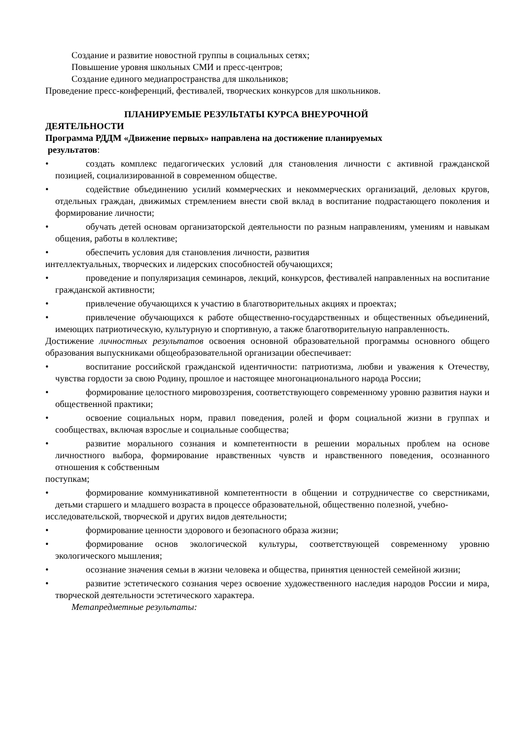Создание и развитие новостной группы в социальных сетях;
Повышение уровня школьных СМИ и пресс-центров;
Создание единого медиапространства для школьников;
Проведение пресс-конференций, фестивалей, творческих конкурсов для школьников.
ПЛАНИРУЕМЫЕ РЕЗУЛЬТАТЫ КУРСА ВНЕУРОЧНОЙ
ДЕЯТЕЛЬНОСТИ
Программа РДДМ «Движение первых» направлена на достижение планируемых
результатов:
• создать комплекс педагогических условий для становления личности с активной гражданской позицией, социализированной в современном обществе.
• содействие объединению усилий коммерческих и некоммерческих организаций, деловых кругов, отдельных граждан, движимых стремлением внести свой вклад в воспитание подрастающего поколения и формирование личности;
• обучать детей основам организаторской деятельности по разным направлениям, умениям и навыкам общения, работы в коллективе;
• обеспечить условия для становления личности, развития
интеллектуальных, творческих и лидерских способностей обучающихся;
• проведение и популяризация семинаров, лекций, конкурсов, фестивалей направленных на воспитание гражданской активности;
• привлечение обучающихся к участию в благотворительных акциях и проектах;
• привлечение обучающихся к работе общественно-государственных и общественных объединений, имеющих патриотическую, культурную и спортивную, а также благотворительную направленность.
Достижение личностных результатов освоения основной образовательной программы основного общего образования выпускниками общеобразовательной организации обеспечивает:
• воспитание российской гражданской идентичности: патриотизма, любви и уважения к Отечеству, чувства гордости за свою Родину, прошлое и настоящее многонационального народа России;
• формирование целостного мировоззрения, соответствующего современному уровню развития науки и общественной практики;
• освоение социальных норм, правил поведения, ролей и форм социальной жизни в группах и сообществах, включая взрослые и социальные сообщества;
• развитие морального сознания и компетентности в решении моральных проблем на основе личностного выбора, формирование нравственных чувств и нравственного поведения, осознанного отношения к собственным
поступкам;
• формирование коммуникативной компетентности в общении и сотрудничестве со сверстниками, детьми старшего и младшего возраста в процессе образовательной, общественно полезной, учебно-
исследовательской, творческой и других видов деятельности;
• формирование ценности здорового и безопасного образа жизни;
• формирование основ экологической культуры, соответствующей современному уровню экологического мышления;
• осознание значения семьи в жизни человека и общества, принятия ценностей семейной жизни;
• развитие эстетического сознания через освоение художественного наследия народов России и мира, творческой деятельности эстетического характера.
Метапредметные результаты: